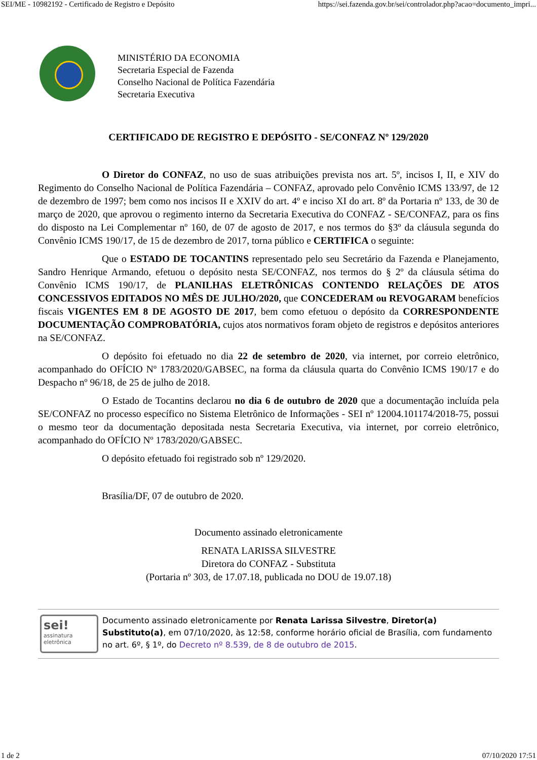SEI/ME - 10982192 - Certificado de Registro e Depósito https://sei.fazenda.gov.br/sei/controlador.php?acao=documento_impri...
MINISTÉRIO DA ECONOMIA
Secretaria Especial de Fazenda
Conselho Nacional de Política Fazendária
Secretaria Executiva
CERTIFICADO DE REGISTRO E DEPÓSITO - SE/CONFAZ Nº 129/2020
O Diretor do CONFAZ, no uso de suas atribuições prevista nos art. 5º, incisos I, II, e XIV do Regimento do Conselho Nacional de Política Fazendária – CONFAZ, aprovado pelo Convênio ICMS 133/97, de 12 de dezembro de 1997; bem como nos incisos II e XXIV do art. 4º e inciso XI do art. 8º da Portaria nº 133, de 30 de março de 2020, que aprovou o regimento interno da Secretaria Executiva do CONFAZ - SE/CONFAZ, para os fins do disposto na Lei Complementar nº 160, de 07 de agosto de 2017, e nos termos do §3º da cláusula segunda do Convênio ICMS 190/17, de 15 de dezembro de 2017, torna público e CERTIFICA o seguinte:
Que o ESTADO DE TOCANTINS representado pelo seu Secretário da Fazenda e Planejamento, Sandro Henrique Armando, efetuou o depósito nesta SE/CONFAZ, nos termos do § 2º da cláusula sétima do Convênio ICMS 190/17, de PLANILHAS ELETRÔNICAS CONTENDO RELAÇÕES DE ATOS CONCESSIVOS EDITADOS NO MÊS DE JULHO/2020, que CONCEDERAM ou REVOGARAM benefícios fiscais VIGENTES EM 8 DE AGOSTO DE 2017, bem como efetuou o depósito da CORRESPONDENTE DOCUMENTAÇÃO COMPROBATÓRIA, cujos atos normativos foram objeto de registros e depósitos anteriores na SE/CONFAZ.
O depósito foi efetuado no dia 22 de setembro de 2020, via internet, por correio eletrônico, acompanhado do OFÍCIO Nº 1783/2020/GABSEC, na forma da cláusula quarta do Convênio ICMS 190/17 e do Despacho nº 96/18, de 25 de julho de 2018.
O Estado de Tocantins declarou no dia 6 de outubro de 2020 que a documentação incluída pela SE/CONFAZ no processo específico no Sistema Eletrônico de Informações - SEI nº 12004.101174/2018-75, possui o mesmo teor da documentação depositada nesta Secretaria Executiva, via internet, por correio eletrônico, acompanhado do OFÍCIO Nº 1783/2020/GABSEC.
O depósito efetuado foi registrado sob nº 129/2020.
Brasília/DF, 07 de outubro de 2020.
Documento assinado eletronicamente
RENATA LARISSA SILVESTRE
Diretora do CONFAZ - Substituta
(Portaria nº 303, de 17.07.18, publicada no DOU de 19.07.18)
sei!
assinatura
eletrônica
Documento assinado eletronicamente por Renata Larissa Silvestre, Diretor(a) Substituto(a), em 07/10/2020, às 12:58, conforme horário oficial de Brasília, com fundamento no art. 6º, § 1º, do Decreto nº 8.539, de 8 de outubro de 2015.
1 de 2 07/10/2020 17:51